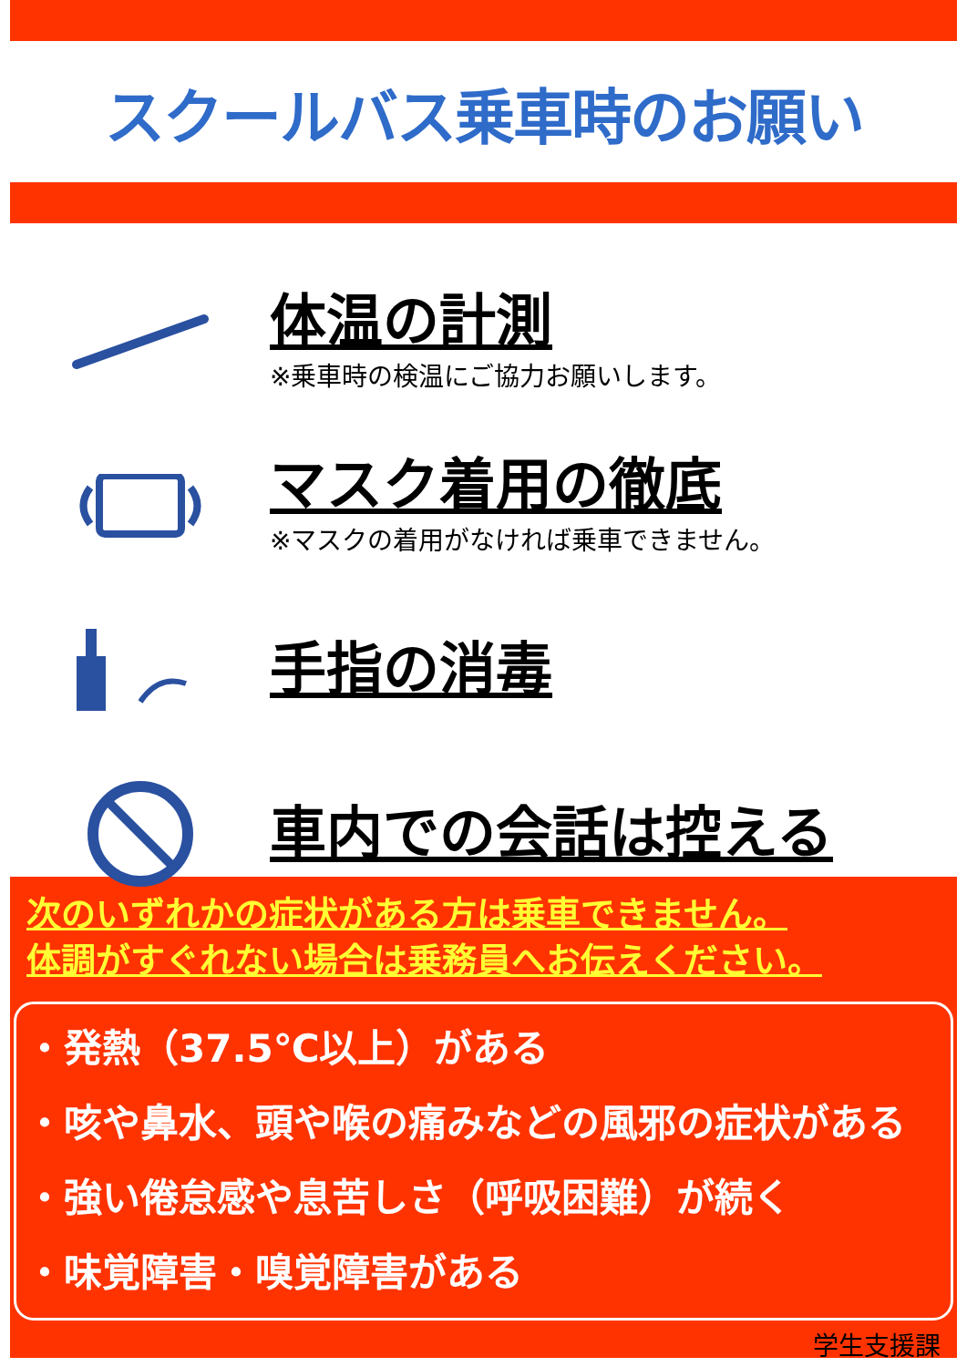スクールバス乗車時のお願い
体温の計測
※乗車時の検温にご協力お願いします。
マスク着用の徹底
※マスクの着用がなければ乗車できません。
手指の消毒
車内での会話は控える
次のいずれかの症状がある方は乗車できません。
体調がすぐれない場合は乗務員へお伝えください。
・発熱（37.5℃以上）がある
・咳や鼻水、頭や喉の痛みなどの風邪の症状がある
・強い倦怠感や息苦しさ（呼吸困難）が続く
・味覚障害・嗅覚障害がある
学生支援課